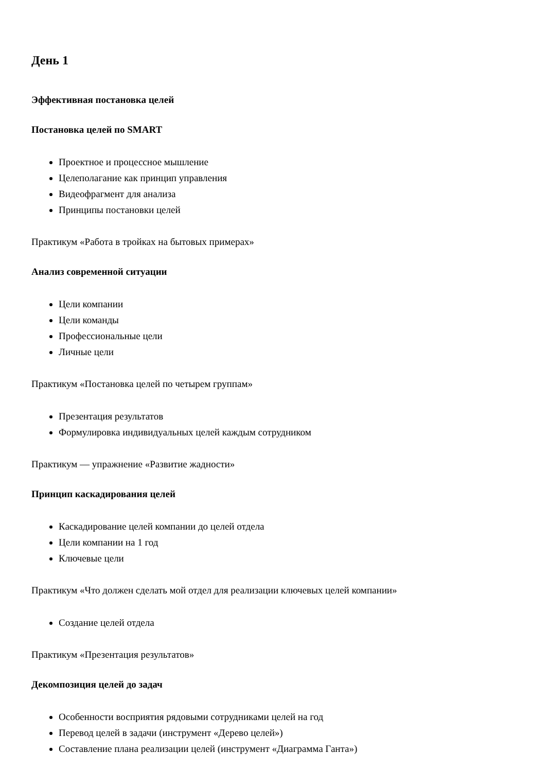День 1
Эффективная постановка целей
Постановка целей по SMART
Проектное и процессное мышление
Целеполагание как принцип управления
Видеофрагмент для анализа
Принципы постановки целей
Практикум «Работа в тройках на бытовых примерах»
Анализ современной ситуации
Цели компании
Цели команды
Профессиональные цели
Личные цели
Практикум «Постановка целей по четырем группам»
Презентация результатов
Формулировка индивидуальных целей каждым сотрудником
Практикум — упражнение «Развитие жадности»
Принцип каскадирования целей
Каскадирование целей компании до целей отдела
Цели компании на 1 год
Ключевые цели
Практикум «Что должен сделать мой отдел для реализации ключевых целей компании»
Создание целей отдела
Практикум «Презентация результатов»
Декомпозиция целей до задач
Особенности восприятия рядовыми сотрудниками целей на год
Перевод целей в задачи (инструмент «Дерево целей»)
Составление плана реализации целей (инструмент «Диаграмма Ганта»)